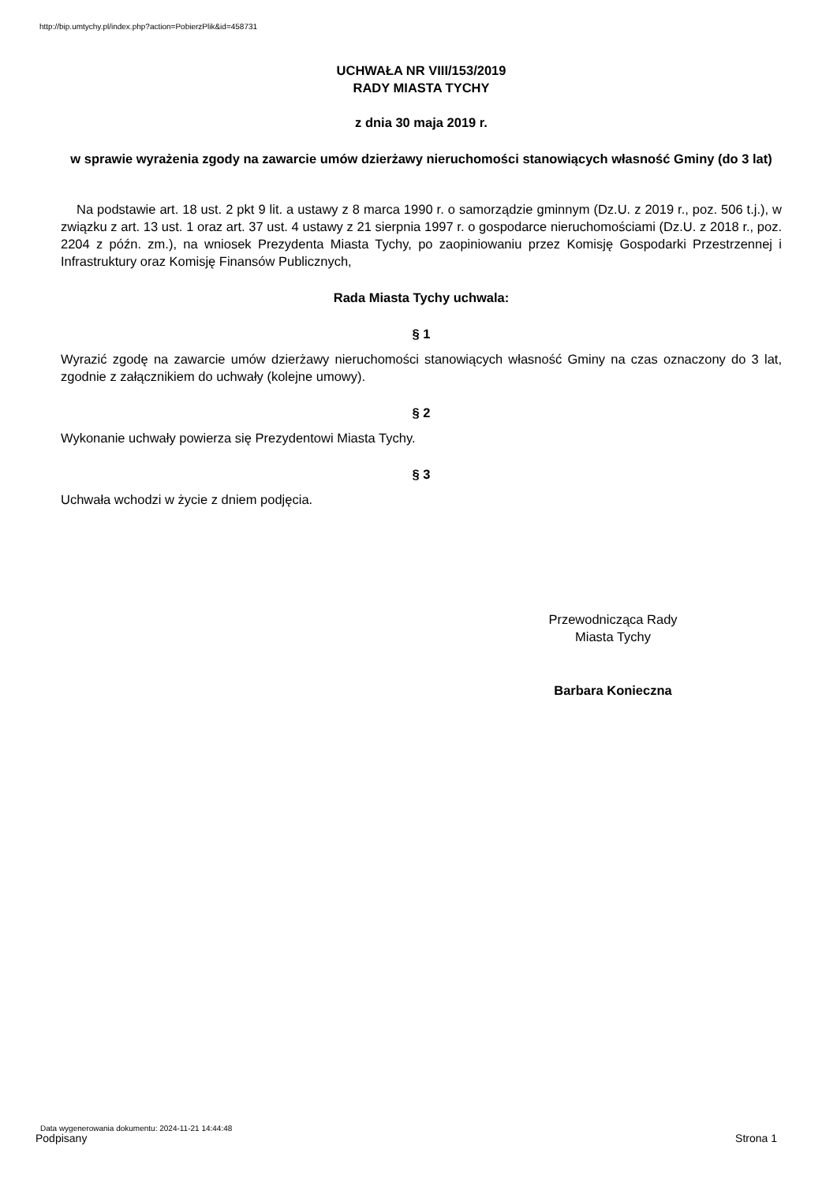http://bip.umtychy.pl/index.php?action=PobierzPlik&id=458731
UCHWAŁA NR VIII/153/2019
RADY MIASTA TYCHY
z dnia 30 maja 2019 r.
w sprawie wyrażenia zgody na zawarcie umów dzierżawy nieruchomości stanowiących własność Gminy (do 3 lat)
Na podstawie art. 18 ust. 2 pkt 9 lit. a ustawy z 8 marca 1990 r. o samorządzie gminnym (Dz.U. z 2019 r., poz. 506 t.j.), w związku z art. 13 ust. 1 oraz art. 37 ust. 4 ustawy z 21 sierpnia 1997 r. o gospodarce nieruchomościami (Dz.U. z 2018 r., poz. 2204 z późn. zm.), na wniosek Prezydenta Miasta Tychy, po zaopiniowaniu przez Komisję Gospodarki Przestrzennej i Infrastruktury oraz Komisję Finansów Publicznych,
Rada Miasta Tychy uchwala:
§ 1
Wyrazić zgodę na zawarcie umów dzierżawy nieruchomości stanowiących własność Gminy na czas oznaczony do 3 lat, zgodnie z załącznikiem do uchwały (kolejne umowy).
§ 2
Wykonanie uchwały powierza się Prezydentowi Miasta Tychy.
§ 3
Uchwała wchodzi w życie z dniem podjęcia.
Przewodnicząca Rady
Miasta Tychy
Barbara Konieczna
Data wygenerowania dokumentu: 2024-11-21 14:44:48
Podpisany Strona 1